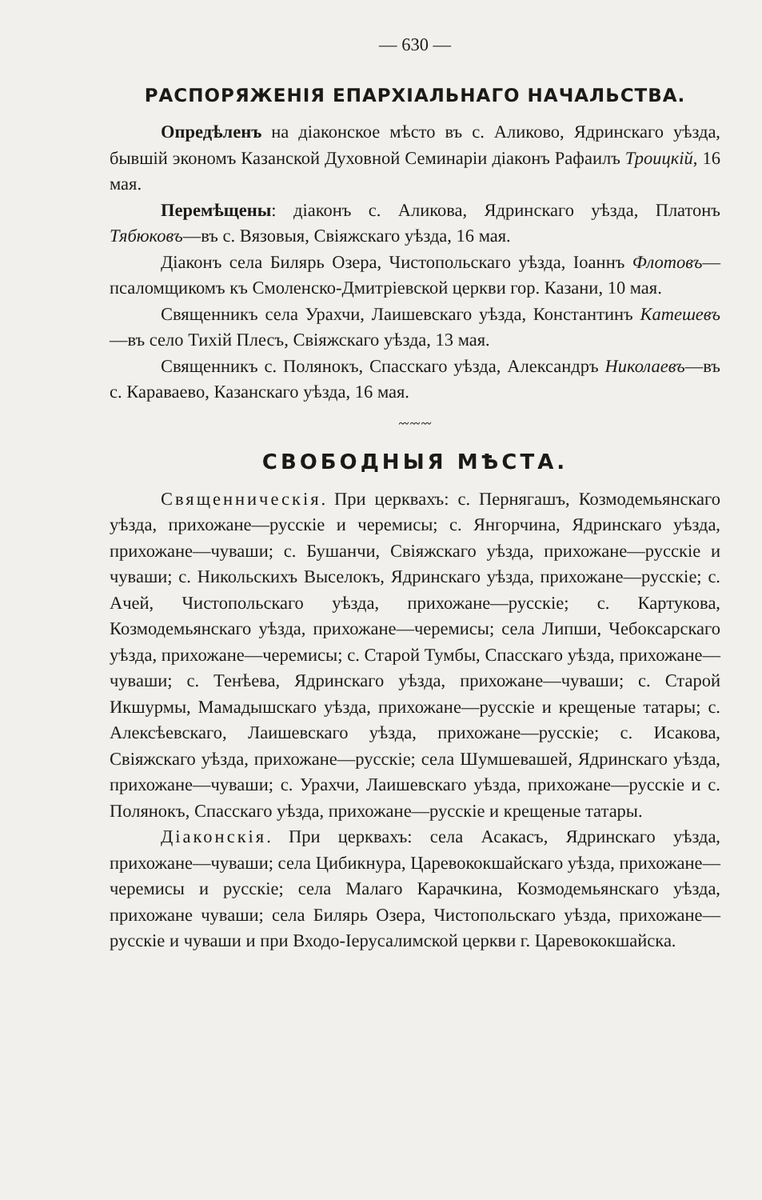— 630 —
РАСПОРЯЖЕНІЯ ЕПАРХІАЛЬНАГО НАЧАЛЬСТВА.
Опредѣленъ на діаконское мѣсто въ с. Аликово, Ядринскаго уѣзда, бывшій экономъ Казанской Духовной Семинаріи діаконъ Рафаилъ Троицкій, 16 мая.
Перемѣщены: діаконъ с. Аликова, Ядринскаго уѣзда, Платонъ Тябюковъ—въ с. Вязовыя, Свіяжскаго уѣзда, 16 мая.
Діаконъ села Билярь Озера, Чистопольскаго уѣзда, Іоаннъ Флотовъ—псаломщикомъ къ Смоленско-Дмитріевской церкви гор. Казани, 10 мая.
Священникъ села Урахчи, Лаишевскаго уѣзда, Константинъ Катешевъ—въ село Тихій Плесъ, Свіяжскаго уѣзда, 13 мая.
Священникъ с. Полянокъ, Спасскаго уѣзда, Александръ Николаевъ—въ с. Караваево, Казанскаго уѣзда, 16 мая.
〰〰〰
СВОБОДНЫЯ МѢСТА.
Священническія. При церквахъ: с. Пернягашъ, Козмодемьянскаго уѣзда, прихожане—русскіе и черемисы; с. Янгорчина, Ядринскаго уѣзда, прихожане—чуваши; с. Бушанчи, Свіяжскаго уѣзда, прихожане—русскіе и чуваши; с. Никольскихъ Выселокъ, Ядринскаго уѣзда, прихожане—русскіе; с. Ачей, Чистопольскаго уѣзда, прихожане—русскіе; с. Картукова, Козмодемьянскаго уѣзда, прихожане—черемисы; села Липши, Чебоксарскаго уѣзда, прихожане—черемисы; с. Старой Тумбы, Спасскаго уѣзда, прихожане—чуваши; с. Тенѣева, Ядринскаго уѣзда, прихожане—чуваши; с. Старой Икшурмы, Мамадышскаго уѣзда, прихожане—русскіе и крещеные татары; с. Алексѣевскаго, Лаишевскаго уѣзда, прихожане—русскіе; с. Исакова, Свіяжскаго уѣзда, прихожане—русскіе; села Шумшевашей, Ядринскаго уѣзда, прихожане—чуваши; с. Урахчи, Лаишевскаго уѣзда, прихожане—русскіе и с. Полянокъ, Спасскаго уѣзда, прихожане—русскіе и крещеные татары.
Діаконскія. При церквахъ: села Асакасъ, Ядринскаго уѣзда, прихожане—чуваши; села Цибикнура, Царевококшайскаго уѣзда, прихожане—черемисы и русскіе; села Малаго Карачкина, Козмодемьянскаго уѣзда, прихожане чуваши; села Билярь Озера, Чистопольскаго уѣзда, прихожане—русскіе и чуваши и при Входо-Іерусалимской церкви г. Царевококшайска.